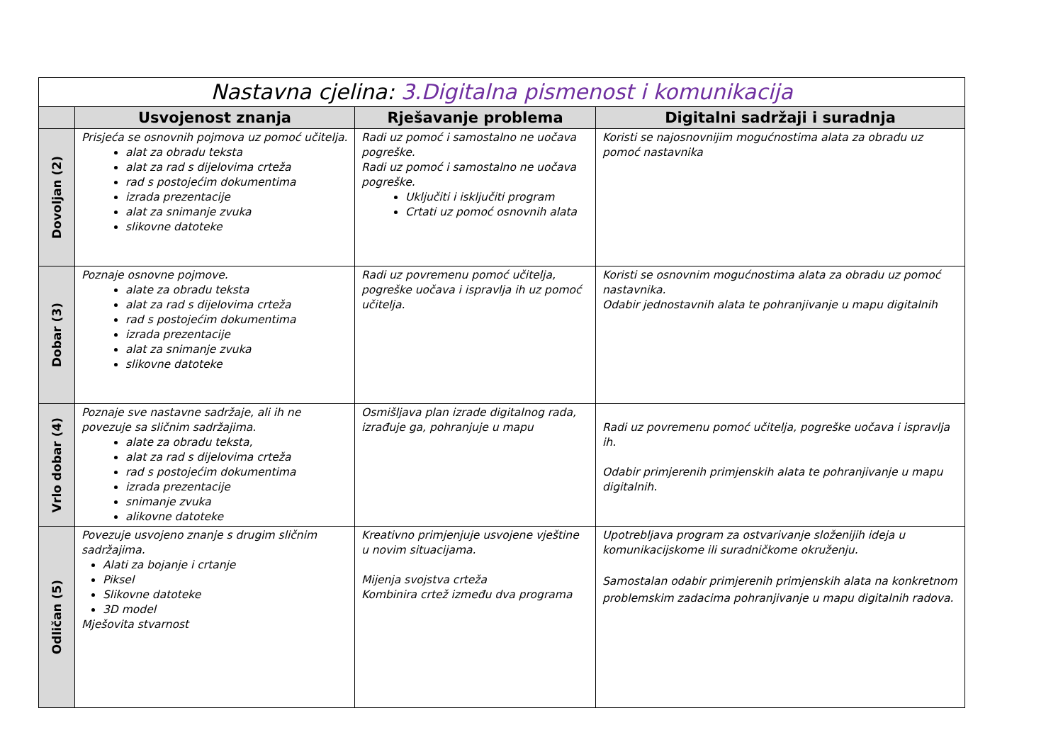| Nastavna cjelina: 3.Digitalna pismenost i komunikacija | | | |
| --- | --- | --- | --- |
| | Usvojenost znanja | Rješavanje problema | Digitalni sadržaji i suradnja |
| Dovoljan (2) | Prisjeća se osnovnih pojmova uz pomoć učitelja. alat za obradu teksta alat za rad s dijelovima crteža rad s postojećim dokumentima izrada prezentacije alat za snimanje zvuka slikovne datoteke | Radi uz pomoć i samostalno ne uočava pogreške. Radi uz pomoć i samostalno ne uočava pogreške. Uključiti i isključiti program Crtati uz pomoć osnovnih alata | Koristi se najosnovnijim mogućnostima alata za obradu uz pomoć nastavnika |
| Dobar (3) | Poznaje osnovne pojmove. alate za obradu teksta alat za rad s dijelovima crteža rad s postojećim dokumentima izrada prezentacije alat za snimanje zvuka slikovne datoteke | Radi uz povremenu pomoć učitelja, pogreške uočava i ispravlja ih uz pomoć učitelja. | Koristi se osnovnim mogućnostima alata za obradu uz pomoć nastavnika. Odabir jednostavnih alata te pohranjivanje u mapu digitalnih |
| Vrlo dobar (4) | Poznaje sve nastavne sadržaje, ali ih ne povezuje sa sličnim sadržajima. alate za obradu teksta, alat za rad s dijelovima crteža rad s postojećim dokumentima izrada prezentacije snimanje zvuka alikovne datoteke | Osmišljava plan izrade digitalnog rada, izrađuje ga, pohranjuje u mapu | Radi uz povremenu pomoć učitelja, pogreške uočava i ispravlja ih. Odabir primjerenih primjenskih alata te pohranjivanje u mapu digitalnih. |
| Odličan (5) | Povezuje usvojeno znanje s drugim sličnim sadržajima. Alati za bojanje i crtanje Piksel Slikovne datoteke 3D model Mješovita stvarnost | Kreativno primjenjuje usvojene vještine u novim situacijama. Mijenja svojstva crteža Kombinira crtež između dva programa | Upotrebljava program za ostvarivanje složenijih ideja u komunikacijskome ili suradničkome okruženju. Samostalan odabir primjerenih primjenskih alata na konkretnom problemskim zadacima pohranjivanje u mapu digitalnih radova. |